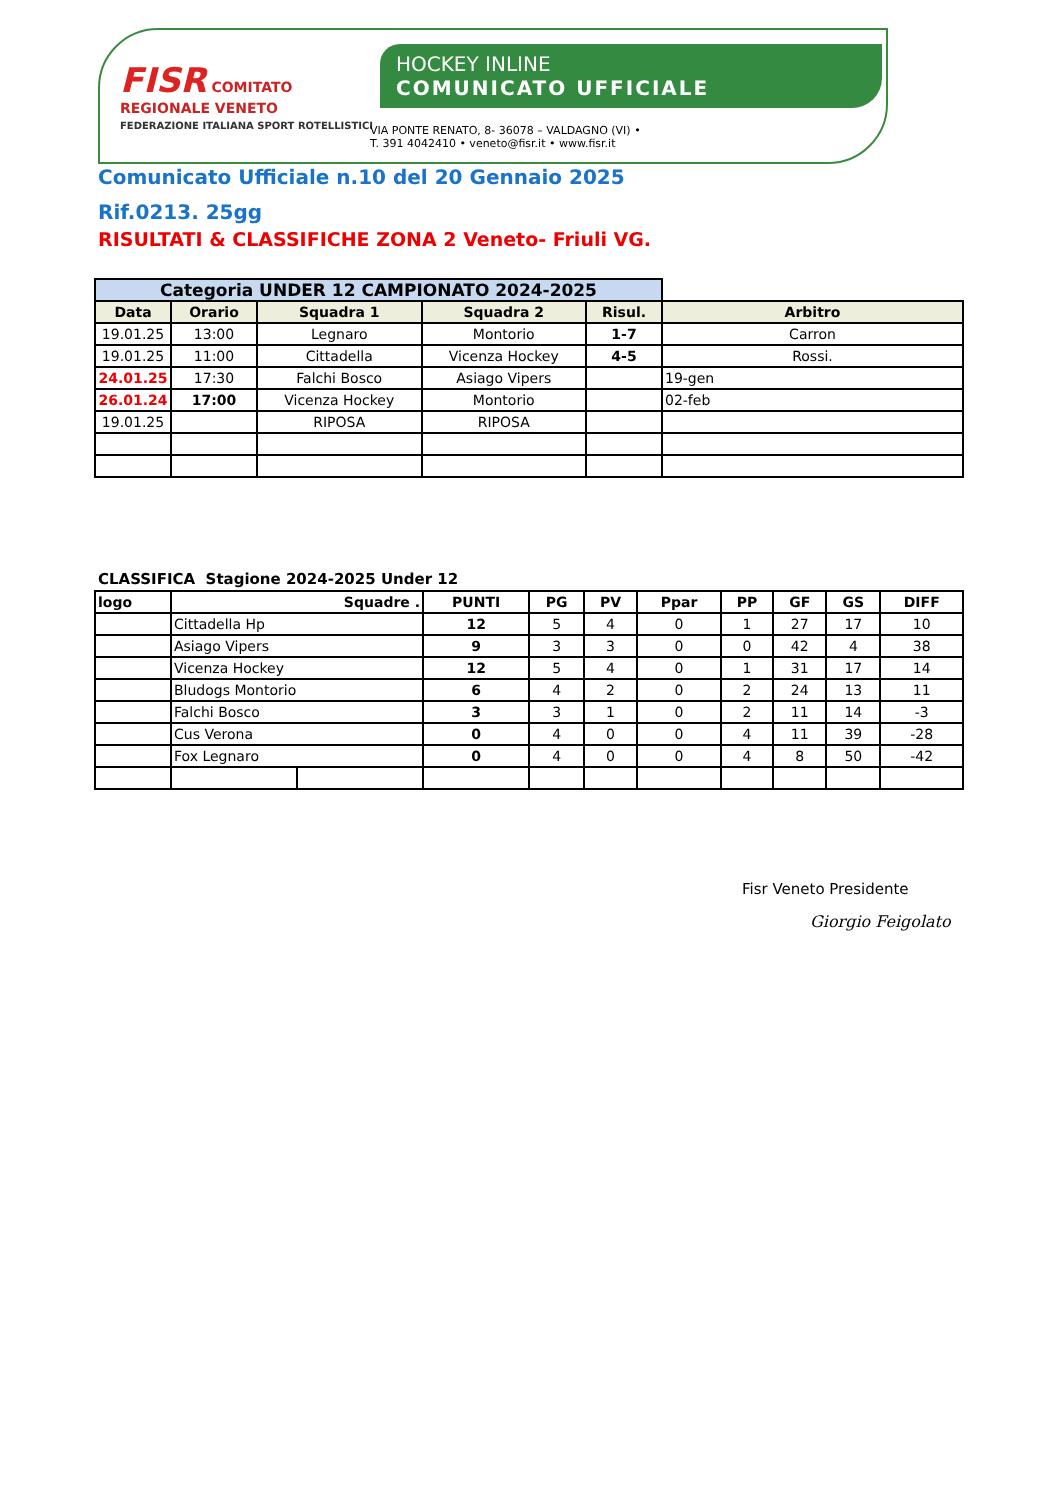FISR COMITATO REGIONALE VENETO
FEDERAZIONE ITALIANA SPORT ROTELLISTICI
HOCKEY INLINE
COMUNICATO UFFICIALE
VIA PONTE RENATO, 8- 36078 – VALDAGNO (VI) •
T. 391 4042410 • veneto@fisr.it • www.fisr.it
Comunicato Ufficiale n.10 del 20 Gennaio 2025
Rif.0213. 25gg
RISULTATI & CLASSIFICHE ZONA 2 Veneto- Friuli VG.
| Categoria UNDER 12 CAMPIONATO 2024-2025 | | | | | |
| Data | Orario | Squadra 1 | Squadra 2 | Risul. | Arbitro |
| 19.01.25 | 13:00 | Legnaro | Montorio | 1-7 | Carron |
| 19.01.25 | 11:00 | Cittadella | Vicenza Hockey | 4-5 | Rossi. |
| 24.01.25 | 17:30 | Falchi Bosco | Asiago Vipers | | 19-gen |
| 26.01.24 | 17:00 | Vicenza Hockey | Montorio | | 02-feb |
| 19.01.25 | | RIPOSA | RIPOSA | | |
CLASSIFICA Stagione 2024-2025 Under 12
| logo | Squadre . | | PUNTI | PG | PV | Ppar | PP | GF | GS | DIFF |
| --- | --- | --- | --- | --- | --- | --- | --- | --- | --- | --- |
| | Cittadella Hp | | 12 | 5 | 4 | 0 | 1 | 27 | 17 | 10 |
| | Asiago Vipers | | 9 | 3 | 3 | 0 | 0 | 42 | 4 | 38 |
| | Vicenza Hockey | | 12 | 5 | 4 | 0 | 1 | 31 | 17 | 14 |
| | Bludogs Montorio | | 6 | 4 | 2 | 0 | 2 | 24 | 13 | 11 |
| | Falchi Bosco | | 3 | 3 | 1 | 0 | 2 | 11 | 14 | -3 |
| | Cus Verona | | 0 | 4 | 0 | 0 | 4 | 11 | 39 | -28 |
| | Fox Legnaro | | 0 | 4 | 0 | 0 | 4 | 8 | 50 | -42 |
Fisr Veneto Presidente
Giorgio Feigolato